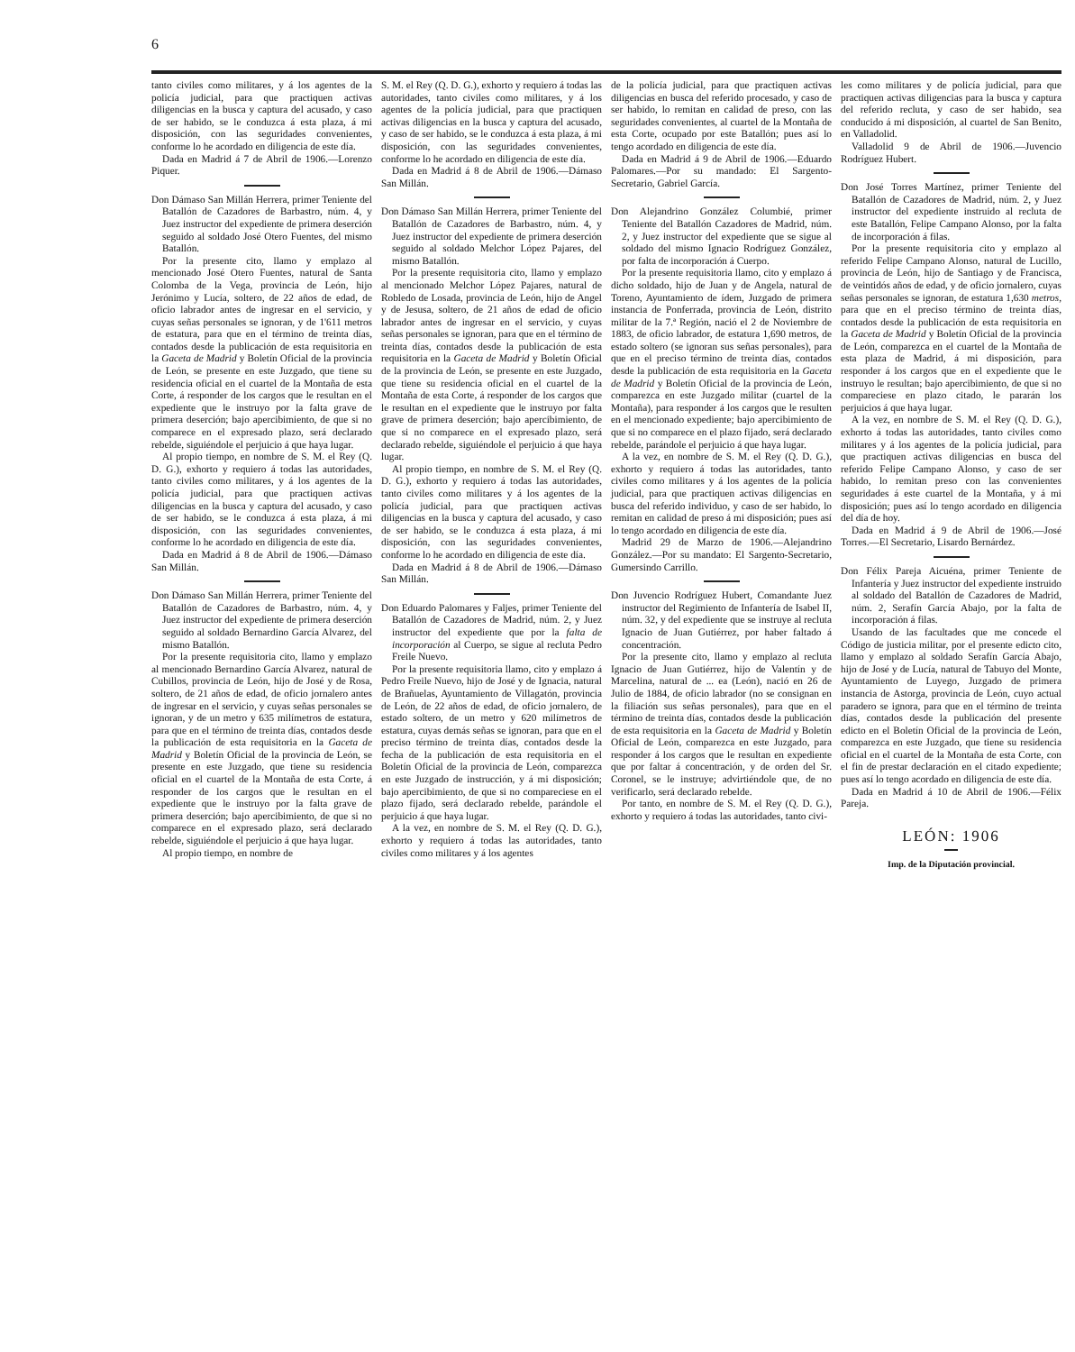6
tanto civiles como militares, y á los agentes de la policía judicial, para que practiquen activas diligencias en la busca y captura del acusado, y caso de ser habido, se le conduzca á esta plaza, á mi disposición, con las seguridades convenientes, conforme lo he acordado en diligencia de este día.
Dada en Madrid á 7 de Abril de 1906.—Lorenzo Piquer.
Don Dámaso San Millán Herrera, primer Teniente del Batallón de Cazadores de Barbastro, núm. 4, y Juez instructor del expediente de primera deserción seguido al soldado José Otero Fuentes, del mismo Batallón.
Por la presente cito, llamo y emplazo al mencionado José Otero Fuentes, natural de Santa Colomba de la Vega, provincia de León, hijo Jerónimo y Lucía, soltero, de 22 años de edad, de oficio labrador antes de ingresar en el servicio, y cuyas señas personales se ignoran, y de 1'611 metros de estatura, para que en el término de treinta días, contados desde la publicación de esta requisitoria en la Gaceta de Madrid y Boletín Oficial de la provincia de León, se presente en este Juzgado, que tiene su residencia oficial en el cuartel de la Montaña de esta Corte, á responder de los cargos que le resultan en el expediente que le instruyo por la falta grave de primera deserción; bajo apercibimiento, de que si no comparece en el expresado plazo, será declarado rebelde, siguiéndole el perjuicio á que haya lugar.
Al propio tiempo, en nombre de S. M. el Rey (Q. D. G.), exhorto y requiero á todas las autoridades, tanto civiles como militares, y á los agentes de la policía judicial, para que practiquen activas diligencias en la busca y captura del acusado, y caso de ser habido, se le conduzca á esta plaza, á mi disposición, con las seguridades convenientes, conforme lo he acordado en diligencia de este día.
Dada en Madrid á 8 de Abril de 1906.—Dámaso San Millán.
Don Dámaso San Millán Herrera, primer Teniente del Batallón de Cazadores de Barbastro, núm. 4, y Juez instructor del expediente de primera deserción seguido al soldado Bernardino García Alvarez, del mismo Batallón.
Por la presente requisitoria cito, llamo y emplazo al mencionado Bernardino García Alvarez, natural de Cubillos, provincia de León, hijo de José y de Rosa, soltero, de 21 años de edad, de oficio jornalero antes de ingresar en el servicio, y cuyas señas personales se ignoran, y de un metro y 635 milímetros de estatura, para que en el término de treinta días, contados desde la publicación de esta requisitoria en la Gaceta de Madrid y Boletín Oficial de la provincia de León, se presente en este Juzgado, que tiene su residencia oficial en el cuartel de la Montaña de esta Corte, á responder de los cargos que le resultan en el expediente que le instruyo por la falta grave de primera deserción; bajo apercibimiento, de que si no comparece en el expresado plazo, será declarado rebelde, siguiéndole el perjuicio á que haya lugar.
Al propio tiempo, en nombre de
S. M. el Rey (Q. D. G.), exhorto y requiero á todas las autoridades, tanto civiles como militares, y á los agentes de la policía judicial, para que practiquen activas diligencias en la busca y captura del acusado, y caso de ser habido, se le conduzca á esta plaza, á mi disposición, con las seguridades convenientes, conforme lo he acordado en diligencia de este día.
Dada en Madrid á 8 de Abril de 1906.—Dámaso San Millán.
Don Dámaso San Millán Herrera, primer Teniente del Batallón de Cazadores de Barbastro, núm. 4, y Juez instructor del expediente de primera deserción seguido al soldado Melchor López Pajares, del mismo Batallón.
Por la presente requisitoria cito, llamo y emplazo al mencionado Melchor López Pajares, natural de Robledo de Losada, provincia de León, hijo de Angel y de Jesusa, soltero, de 21 años de edad de oficio labrador antes de ingresar en el servicio, y cuyas señas personales se ignoran, para que en el término de treinta días, contados desde la publicación de esta requisitoria en la Gaceta de Madrid y Boletín Oficial de la provincia de León, se presente en este Juzgado, que tiene su residencia oficial en el cuartel de la Montaña de esta Corte, á responder de los cargos que le resultan en el expediente que le instruyo por falta grave de primera deserción; bajo apercibimiento, de que si no comparece en el expresado plazo, será declarado rebelde, siguiéndole el perjuicio á que haya lugar.
Al propio tiempo, en nombre de S. M. el Rey (Q. D. G.), exhorto y requiero á todas las autoridades, tanto civiles como militares y á los agentes de la policía judicial, para que practiquen activas diligencias en la busca y captura del acusado, y caso de ser habido, se le conduzca á esta plaza, á mi disposición, con las seguridades convenientes, conforme lo he acordado en diligencia de este día.
Dada en Madrid á 8 de Abril de 1906.—Dámaso San Millán.
Don Eduardo Palomares y Faljes, primer Teniente del Batallón de Cazadores de Madrid, núm. 2, y Juez instructor del expediente que por la falta de incorporación al Cuerpo, se sigue al recluta Pedro Freile Nuevo.
Por la presente requisitoria llamo, cito y emplazo á Pedro Freile Nuevo, hijo de José y de Ignacia, natural de Brañuelas, Ayuntamiento de Villagatón, provincia de León, de 22 años de edad, de oficio jornalero, de estado soltero, de un metro y 620 milímetros de estatura, cuyas demás señas se ignoran, para que en el preciso término de treinta días, contados desde la fecha de la publicación de esta requisitoria en el Boletín Oficial de la provincia de León, comparezca en este Juzgado de instrucción, y á mi disposición; bajo apercibimiento, de que si no compareciese en el plazo fijado, será declarado rebelde, parándole el perjuicio á que haya lugar.
A la vez, en nombre de S. M. el Rey (Q. D. G.), exhorto y requiero á todas las autoridades, tanto civiles como militares y á los agentes
de la policía judicial, para que practiquen activas diligencias en busca del referido procesado, y caso de ser habido, lo remitan en calidad de preso, con las seguridades convenientes, al cuartel de la Montaña de esta Corte, ocupado por este Batallón; pues así lo tengo acordado en diligencia de este día.
Dada en Madrid á 9 de Abril de 1906.—Eduardo Palomares.—Por su mandado: El Sargento-Secretario, Gabriel García.
Don Alejandrino González Columbié, primer Teniente del Batallón Cazadores de Madrid, núm. 2, y Juez instructor del expediente que se sigue al soldado del mismo Ignacio Rodríguez González, por falta de incorporación á Cuerpo.
Por la presente requisitoria llamo, cito y emplazo á dicho soldado, hijo de Juan y de Angela, natural de Toreno, Ayuntamiento de ídem, Juzgado de primera instancia de Ponferrada, provincia de León, distrito militar de la 7.ª Región, nació el 2 de Noviembre de 1883, de oficio labrador, de estatura 1,690 metros, de estado soltero (se ignoran sus señas personales), para que en el preciso término de treinta días, contados desde la publicación de esta requisitoria en la Gaceta de Madrid y Boletín Oficial de la provincia de León, comparezca en este Juzgado militar (cuartel de la Montaña), para responder á los cargos que le resulten en el mencionado expediente; bajo apercibimiento de que si no comparece en el plazo fijado, será declarado rebelde, parándole el perjuicio á que haya lugar.
A la vez, en nombre de S. M. el Rey (Q. D. G.), exhorto y requiero á todas las autoridades, tanto civiles como militares y á los agentes de la policía judicial, para que practiquen activas diligencias en busca del referido individuo, y caso de ser habido, lo remitan en calidad de preso á mi disposición; pues así lo tengo acordado en diligencia de este día.
Madrid 29 de Marzo de 1906.—Alejandrino González.—Por su mandato: El Sargento-Secretario, Gumersindo Carrillo.
Don Juvencio Rodríguez Hubert, Comandante Juez instructor del Regimiento de Infantería de Isabel II, núm. 32, y del expediente que se instruye al recluta Ignacio de Juan Gutiérrez, por haber faltado á concentración.
Por la presente cito, llamo y emplazo al recluta Ignacio de Juan Gutiérrez, hijo de Valentín y de Marcelina, natural de ... ea (León), nació en 26 de Julio de 1884, de oficio labrador (no se consignan en la filiación sus señas personales), para que en el término de treinta días, contados desde la publicación de esta requisitoria en la Gaceta de Madrid y Boletín Oficial de León, comparezca en este Juzgado, para responder á los cargos que le resultan en expediente que por faltar á concentración, y de orden del Sr. Coronel, se le instruye; advirtiéndole que, de no verificarlo, será declarado rebelde.
Por tanto, en nombre de S. M. el Rey (Q. D. G.), exhorto y requiero á todas las autoridades, tanto civi-
les como militares y de policía judicial, para que practiquen activas diligencias para la busca y captura del referido recluta, y caso de ser habido, sea conducido á mi disposición, al cuartel de San Benito, en Valladolid.
Valladolid 9 de Abril de 1906.—Juvencio Rodríguez Hubert.
Don José Torres Martínez, primer Teniente del Batallón de Cazadores de Madrid, núm. 2, y Juez instructor del expediente instruido al recluta de este Batallón, Felipe Campano Alonso, por la falta de incorporación á filas.
Por la presente requisitoria cito y emplazo al referido Felipe Campano Alonso, natural de Lucillo, provincia de León, hijo de Santiago y de Francisca, de veintidós años de edad, y de oficio jornalero, cuyas señas personales se ignoran, de estatura 1,630 metros, para que en el preciso término de treinta días, contados desde la publicación de esta requisitoria en la Gaceta de Madrid y Boletín Oficial de la provincia de León, comparezca en el cuartel de la Montaña de esta plaza de Madrid, á mi disposición, para responder á los cargos que en el expediente que le instruyo le resultan; bajo apercibimiento, de que si no compareciese en plazo citado, le pararán los perjuicios á que haya lugar.
A la vez, en nombre de S. M. el Rey (Q. D. G.), exhorto á todas las autoridades, tanto civiles como militares y á los agentes de la policía judicial, para que practiquen activas diligencias en busca del referido Felipe Campano Alonso, y caso de ser habido, lo remitan preso con las convenientes seguridades á este cuartel de la Montaña, y á mi disposición; pues así lo tengo acordado en diligencia del día de hoy.
Dada en Madrid á 9 de Abril de 1906.—José Torres.—El Secretario, Lisardo Bernárdez.
Don Félix Pareja Aicuéna, primer Teniente de Infantería y Juez instructor del expediente instruido al soldado del Batallón de Cazadores de Madrid, núm. 2, Serafín García Abajo, por la falta de incorporación á filas.
Usando de las facultades que me concede el Código de justicia militar, por el presente edicto cito, llamo y emplazo al soldado Serafín García Abajo, hijo de José y de Lucía, natural de Tabuyo del Monte, Ayuntamiento de Luyego, Juzgado de primera instancia de Astorga, provincia de León, cuyo actual paradero se ignora, para que en el término de treinta días, contados desde la publicación del presente edicto en el Boletín Oficial de la provincia de León, comparezca en este Juzgado, que tiene su residencia oficial en el cuartel de la Montaña de esta Corte, con el fin de prestar declaración en el citado expediente; pues así lo tengo acordado en diligencia de este día.
Dada en Madrid á 10 de Abril de 1906.—Félix Pareja.
LEÓN: 1906
Imp. de la Diputación provincial.